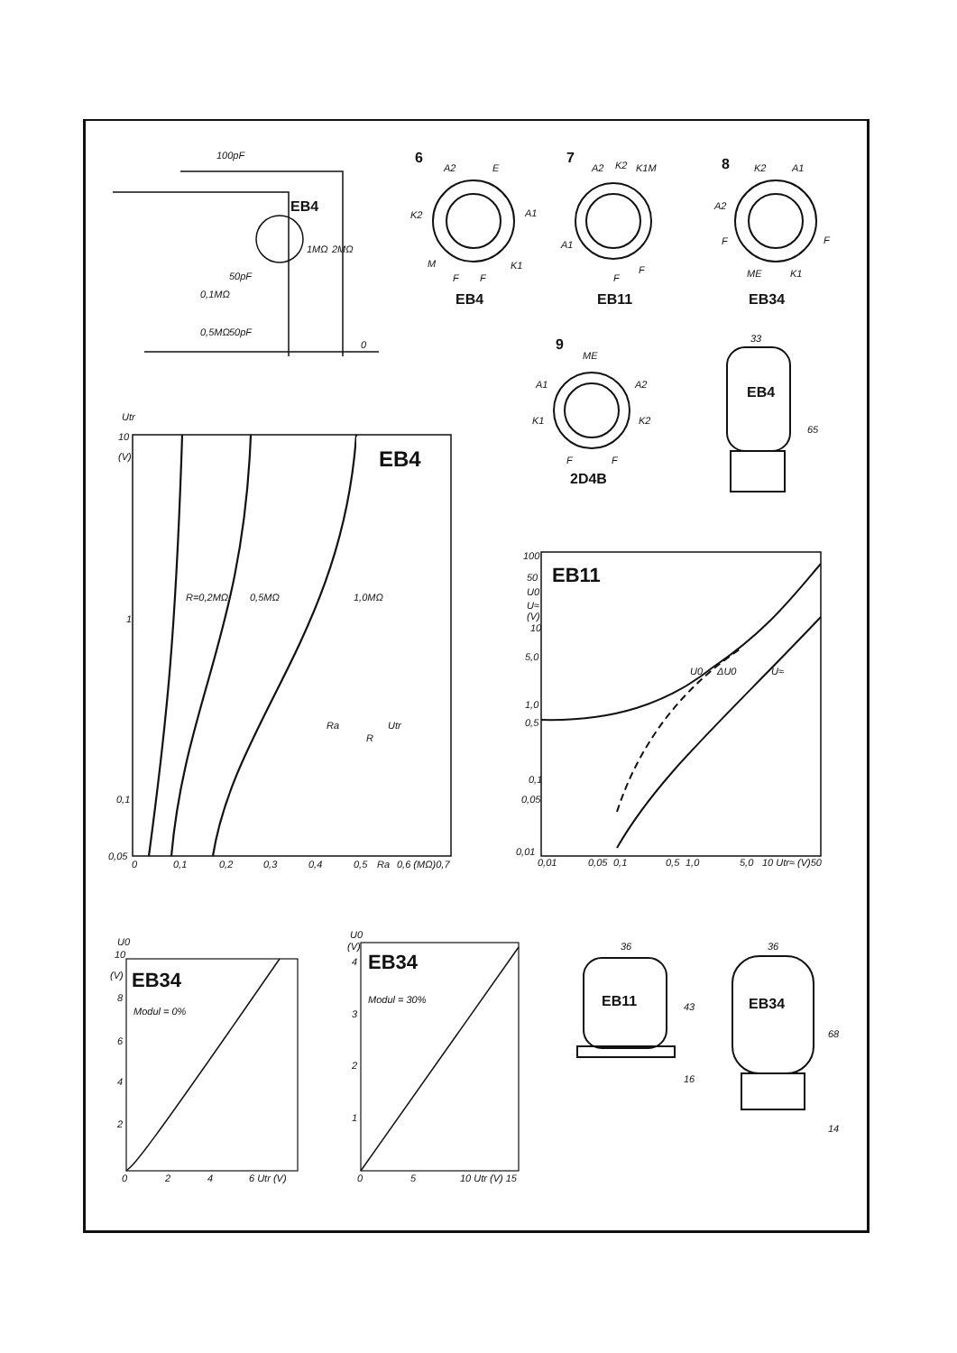100pF
EB4
0
0,1MΩ
0,5MΩ
50pF
50pF
1MΩ
2MΩ
6
7
8
9
EB4
EB11
EB34
2D4B
EB4
33
65
A2
E
K2
A1
M
F
F
K1
A2
K2
K1M
A1
F
F
K2
A1
A2
F
F
ME
K1
ME
A1
A2
K1
K2
F
F
Utr
10
(V)
1
0,1
0,05
EB4
R=0,2MΩ
0,5MΩ
1,0MΩ
0
0,1
0,2
0,3
0,4
0,5
Ra
0,6 (MΩ)0,7
R
Ra
Utr
EB11
100
50
U0
U≈
(V)
10
5,0
1,0
0,5
0,1
0,05
0,01
0,01
0,05
0,1
0,5
1,0
5,0
10 Utr≈ (V)50
U0
ΔU0
U≈
U0
10
(V)
8
6
4
2
EB34
Modul = 0%
0
2
4
6 Utr (V)
U0
(V)
4
3
2
1
EB34
Modul = 30%
0
5
10 Utr (V) 15
36
43
16
EB11
36
68
14
EB34